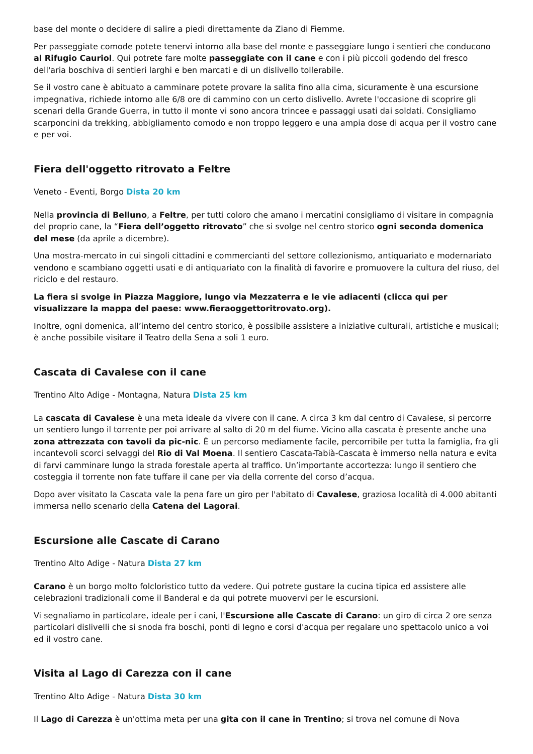base del monte o decidere di salire a piedi direttamente da Ziano di Fiemme.
Per passeggiate comode potete tenervi intorno alla base del monte e passeggiare lungo i sentieri che conducono al Rifugio Cauriol. Qui potrete fare molte passeggiate con il cane e con i più piccoli godendo del fresco dell'aria boschiva di sentieri larghi e ben marcati e di un dislivello tollerabile.
Se il vostro cane è abituato a camminare potete provare la salita fino alla cima, sicuramente è una escursione impegnativa, richiede intorno alle 6/8 ore di cammino con un certo dislivello. Avrete l'occasione di scoprire gli scenari della Grande Guerra, in tutto il monte vi sono ancora trincee e passaggi usati dai soldati. Consigliamo scarponcini da trekking, abbigliamento comodo e non troppo leggero e una ampia dose di acqua per il vostro cane e per voi.
Fiera dell'oggetto ritrovato a Feltre
Veneto - Eventi, Borgo Dista 20 km
Nella provincia di Belluno, a Feltre, per tutti coloro che amano i mercatini consigliamo di visitare in compagnia del proprio cane, la “Fiera dell’oggetto ritrovato” che si svolge nel centro storico ogni seconda domenica del mese (da aprile a dicembre).
Una mostra-mercato in cui singoli cittadini e commercianti del settore collezionismo, antiquariato e modernariato vendono e scambiano oggetti usati e di antiquariato con la finalità di favorire e promuovere la cultura del riuso, del riciclo e del restauro.
La fiera si svolge in Piazza Maggiore, lungo via Mezzaterra e le vie adiacenti (clicca qui per visualizzare la mappa del paese: www.fieraoggettoritrovato.org).
Inoltre, ogni domenica, all’interno del centro storico, è possibile assistere a iniziative culturali, artistiche e musicali; è anche possibile visitare il Teatro della Sena a soli 1 euro.
Cascata di Cavalese con il cane
Trentino Alto Adige - Montagna, Natura Dista 25 km
La cascata di Cavalese è una meta ideale da vivere con il cane. A circa 3 km dal centro di Cavalese, si percorre un sentiero lungo il torrente per poi arrivare al salto di 20 m del fiume. Vicino alla cascata è presente anche una zona attrezzata con tavoli da pic-nic. È un percorso mediamente facile, percorribile per tutta la famiglia, fra gli incantevoli scorci selvaggi del Rio di Val Moena. Il sentiero Cascata-Tabià-Cascata è immerso nella natura e evita di farvi camminare lungo la strada forestale aperta al traffico. Un’importante accortezza: lungo il sentiero che costeggia il torrente non fate tuffare il cane per via della corrente del corso d’acqua.
Dopo aver visitato la Cascata vale la pena fare un giro per l'abitato di Cavalese, graziosa località di 4.000 abitanti immersa nello scenario della Catena del Lagorai.
Escursione alle Cascate di Carano
Trentino Alto Adige - Natura Dista 27 km
Carano è un borgo molto folcloristico tutto da vedere. Qui potrete gustare la cucina tipica ed assistere alle celebrazioni tradizionali come il Banderal e da qui potrete muovervi per le escursioni.
Vi segnaliamo in particolare, ideale per i cani, l'Escursione alle Cascate di Carano: un giro di circa 2 ore senza particolari dislivelli che si snoda fra boschi, ponti di legno e corsi d'acqua per regalare uno spettacolo unico a voi ed il vostro cane.
Visita al Lago di Carezza con il cane
Trentino Alto Adige - Natura Dista 30 km
Il Lago di Carezza è un'ottima meta per una gita con il cane in Trentino; si trova nel comune di Nova